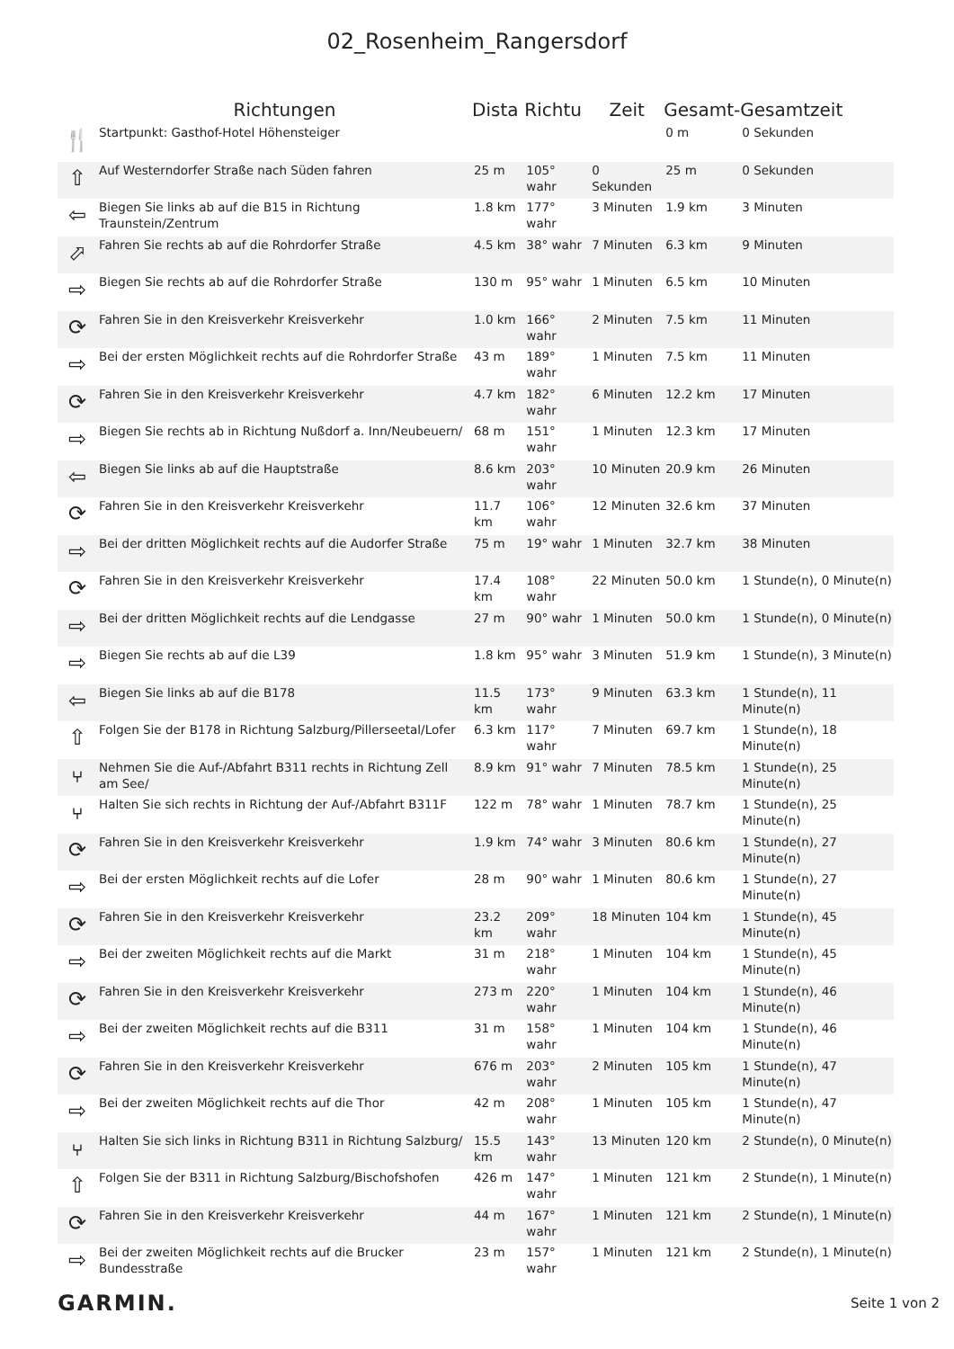02_Rosenheim_Rangersdorf
| | Richtungen | Dista | Richtu | Zeit | Gesamt- | Gesamtzeit |
| --- | --- | --- | --- | --- | --- | --- |
| 🍴 | Startpunkt: Gasthof-Hotel Höhensteiger | | | | 0 m | 0 Sekunden |
| ⇧ | Auf Westerndorfer Straße nach Süden fahren | 25 m | 105° wahr | 0 Sekunden | 25 m | 0 Sekunden |
| ⇦ | Biegen Sie links ab auf die B15 in Richtung Traunstein/Zentrum | 1.8 km | 177° wahr | 3 Minuten | 1.9 km | 3 Minuten |
| ⬀ | Fahren Sie rechts ab auf die Rohrdorfer Straße | 4.5 km | 38° wahr | 7 Minuten | 6.3 km | 9 Minuten |
| ⇨ | Biegen Sie rechts ab auf die Rohrdorfer Straße | 130 m | 95° wahr | 1 Minuten | 6.5 km | 10 Minuten |
| ⟳ | Fahren Sie in den Kreisverkehr Kreisverkehr | 1.0 km | 166° wahr | 2 Minuten | 7.5 km | 11 Minuten |
| ⇨ | Bei der ersten Möglichkeit rechts auf die Rohrdorfer Straße | 43 m | 189° wahr | 1 Minuten | 7.5 km | 11 Minuten |
| ⟳ | Fahren Sie in den Kreisverkehr Kreisverkehr | 4.7 km | 182° wahr | 6 Minuten | 12.2 km | 17 Minuten |
| ⇨ | Biegen Sie rechts ab in Richtung Nußdorf a. Inn/Neubeuern/ | 68 m | 151° wahr | 1 Minuten | 12.3 km | 17 Minuten |
| ⇦ | Biegen Sie links ab auf die Hauptstraße | 8.6 km | 203° wahr | 10 Minuten | 20.9 km | 26 Minuten |
| ⟳ | Fahren Sie in den Kreisverkehr Kreisverkehr | 11.7 km | 106° wahr | 12 Minuten | 32.6 km | 37 Minuten |
| ⇨ | Bei der dritten Möglichkeit rechts auf die Audorfer Straße | 75 m | 19° wahr | 1 Minuten | 32.7 km | 38 Minuten |
| ⟳ | Fahren Sie in den Kreisverkehr Kreisverkehr | 17.4 km | 108° wahr | 22 Minuten | 50.0 km | 1 Stunde(n), 0 Minute(n) |
| ⇨ | Bei der dritten Möglichkeit rechts auf die Lendgasse | 27 m | 90° wahr | 1 Minuten | 50.0 km | 1 Stunde(n), 0 Minute(n) |
| ⇨ | Biegen Sie rechts ab auf die L39 | 1.8 km | 95° wahr | 3 Minuten | 51.9 km | 1 Stunde(n), 3 Minute(n) |
| ⇦ | Biegen Sie links ab auf die B178 | 11.5 km | 173° wahr | 9 Minuten | 63.3 km | 1 Stunde(n), 11 Minute(n) |
| ⇧ | Folgen Sie der B178 in Richtung Salzburg/Pillerseetal/Lofer | 6.3 km | 117° wahr | 7 Minuten | 69.7 km | 1 Stunde(n), 18 Minute(n) |
| ⑂ | Nehmen Sie die Auf-/Abfahrt B311 rechts in Richtung Zell am See/ | 8.9 km | 91° wahr | 7 Minuten | 78.5 km | 1 Stunde(n), 25 Minute(n) |
| ⑂ | Halten Sie sich rechts in Richtung der Auf-/Abfahrt B311F | 122 m | 78° wahr | 1 Minuten | 78.7 km | 1 Stunde(n), 25 Minute(n) |
| ⟳ | Fahren Sie in den Kreisverkehr Kreisverkehr | 1.9 km | 74° wahr | 3 Minuten | 80.6 km | 1 Stunde(n), 27 Minute(n) |
| ⇨ | Bei der ersten Möglichkeit rechts auf die Lofer | 28 m | 90° wahr | 1 Minuten | 80.6 km | 1 Stunde(n), 27 Minute(n) |
| ⟳ | Fahren Sie in den Kreisverkehr Kreisverkehr | 23.2 km | 209° wahr | 18 Minuten | 104 km | 1 Stunde(n), 45 Minute(n) |
| ⇨ | Bei der zweiten Möglichkeit rechts auf die Markt | 31 m | 218° wahr | 1 Minuten | 104 km | 1 Stunde(n), 45 Minute(n) |
| ⟳ | Fahren Sie in den Kreisverkehr Kreisverkehr | 273 m | 220° wahr | 1 Minuten | 104 km | 1 Stunde(n), 46 Minute(n) |
| ⇨ | Bei der zweiten Möglichkeit rechts auf die B311 | 31 m | 158° wahr | 1 Minuten | 104 km | 1 Stunde(n), 46 Minute(n) |
| ⟳ | Fahren Sie in den Kreisverkehr Kreisverkehr | 676 m | 203° wahr | 2 Minuten | 105 km | 1 Stunde(n), 47 Minute(n) |
| ⇨ | Bei der zweiten Möglichkeit rechts auf die Thor | 42 m | 208° wahr | 1 Minuten | 105 km | 1 Stunde(n), 47 Minute(n) |
| ⑂ | Halten Sie sich links in Richtung B311 in Richtung Salzburg/ | 15.5 km | 143° wahr | 13 Minuten | 120 km | 2 Stunde(n), 0 Minute(n) |
| ⇧ | Folgen Sie der B311 in Richtung Salzburg/Bischofshofen | 426 m | 147° wahr | 1 Minuten | 121 km | 2 Stunde(n), 1 Minute(n) |
| ⟳ | Fahren Sie in den Kreisverkehr Kreisverkehr | 44 m | 167° wahr | 1 Minuten | 121 km | 2 Stunde(n), 1 Minute(n) |
| ⇨ | Bei der zweiten Möglichkeit rechts auf die Brucker Bundesstraße | 23 m | 157° wahr | 1 Minuten | 121 km | 2 Stunde(n), 1 Minute(n) |
GARMIN. Seite 1 von 2